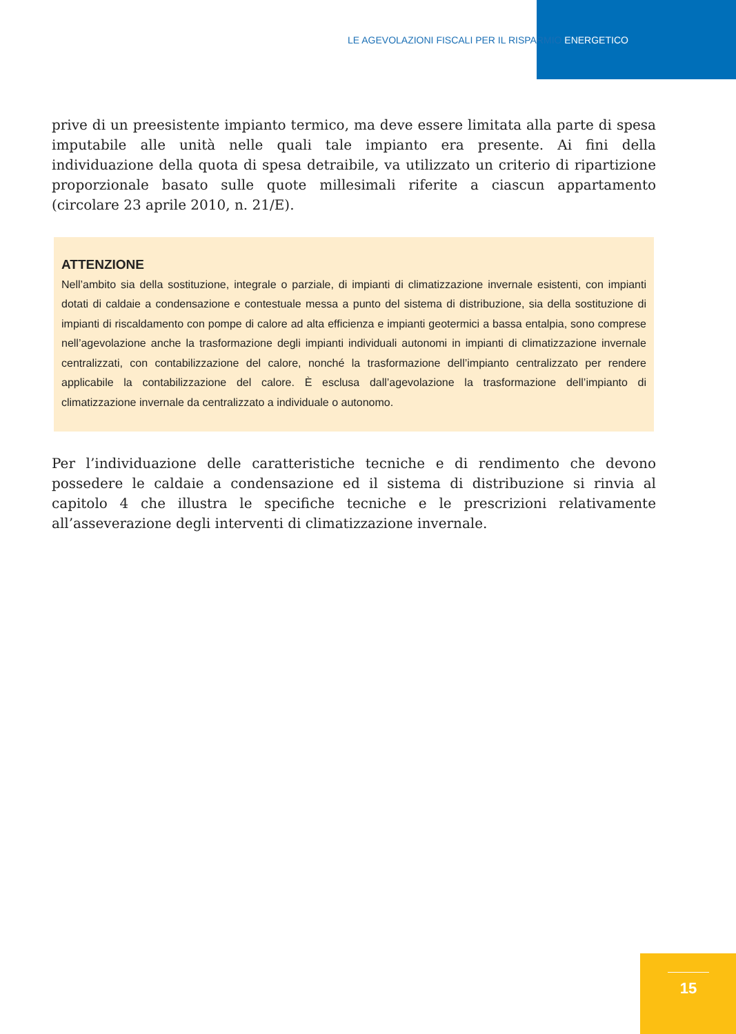LE AGEVOLAZIONI FISCALI PER IL RISPARMIO ENERGETICO
prive di un preesistente impianto termico, ma deve essere limitata alla parte di spesa imputabile alle unità nelle quali tale impianto era presente. Ai fini della individuazione della quota di spesa detraibile, va utilizzato un criterio di ripartizione proporzionale basato sulle quote millesimali riferite a ciascun appartamento (circolare 23 aprile 2010, n. 21/E).
ATTENZIONE
Nell’ambito sia della sostituzione, integrale o parziale, di impianti di climatizzazione invernale esistenti, con impianti dotati di caldaie a condensazione e contestuale messa a punto del sistema di distribuzione, sia della sostituzione di impianti di riscaldamento con pompe di calore ad alta efficienza e impianti geotermici a bassa entalpia, sono comprese nell’agevolazione anche la trasformazione degli impianti individuali autonomi in impianti di climatizzazione invernale centralizzati, con contabilizzazione del calore, nonché la trasformazione dell’impianto centralizzato per rendere applicabile la contabilizzazione del calore. È esclusa dall’agevolazione la trasformazione dell’impianto di climatizzazione invernale da centralizzato a individuale o autonomo.
Per l’individuazione delle caratteristiche tecniche e di rendimento che devono possedere le caldaie a condensazione ed il sistema di distribuzione si rinvia al capitolo 4 che illustra le specifiche tecniche e le prescrizioni relativamente all’asseverazione degli interventi di climatizzazione invernale.
15